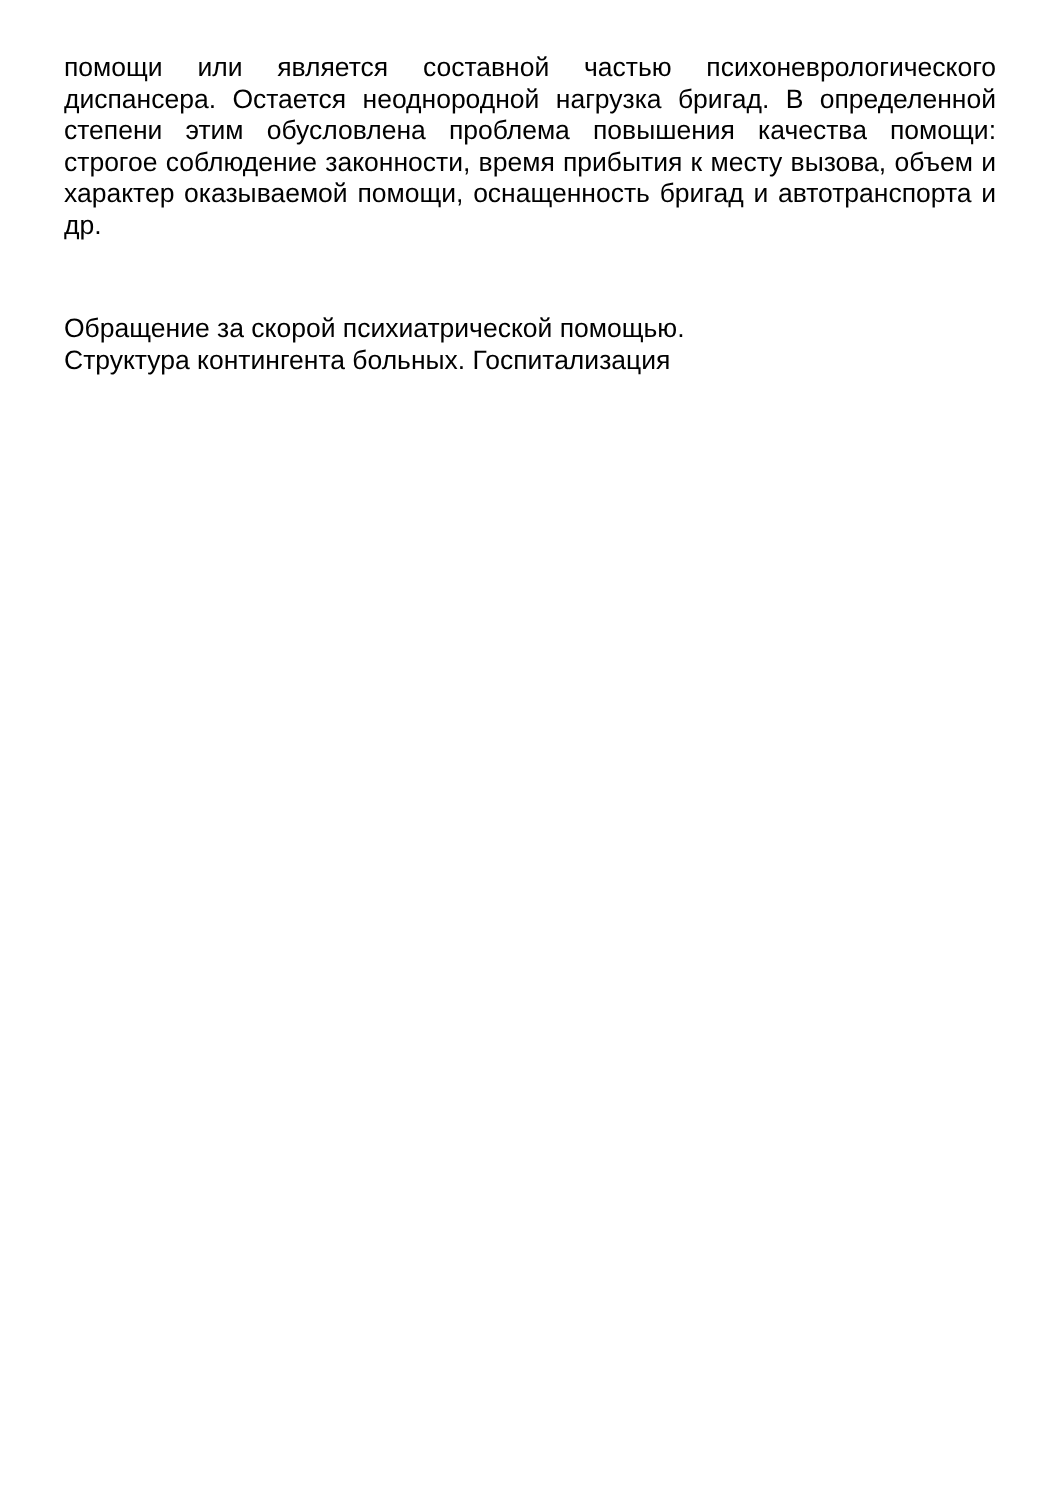помощи или является составной частью психоневрологического диспансера. Остается неоднородной нагрузка бригад. В определенной степени этим обусловлена проблема повышения качества помощи: строгое соблюдение законности, время прибытия к месту вызова, объем и характер оказываемой помощи, оснащенность бригад и автотранспорта и др.
Обращение за скорой психиатрической помощью. Структура контингента больных. Госпитализация